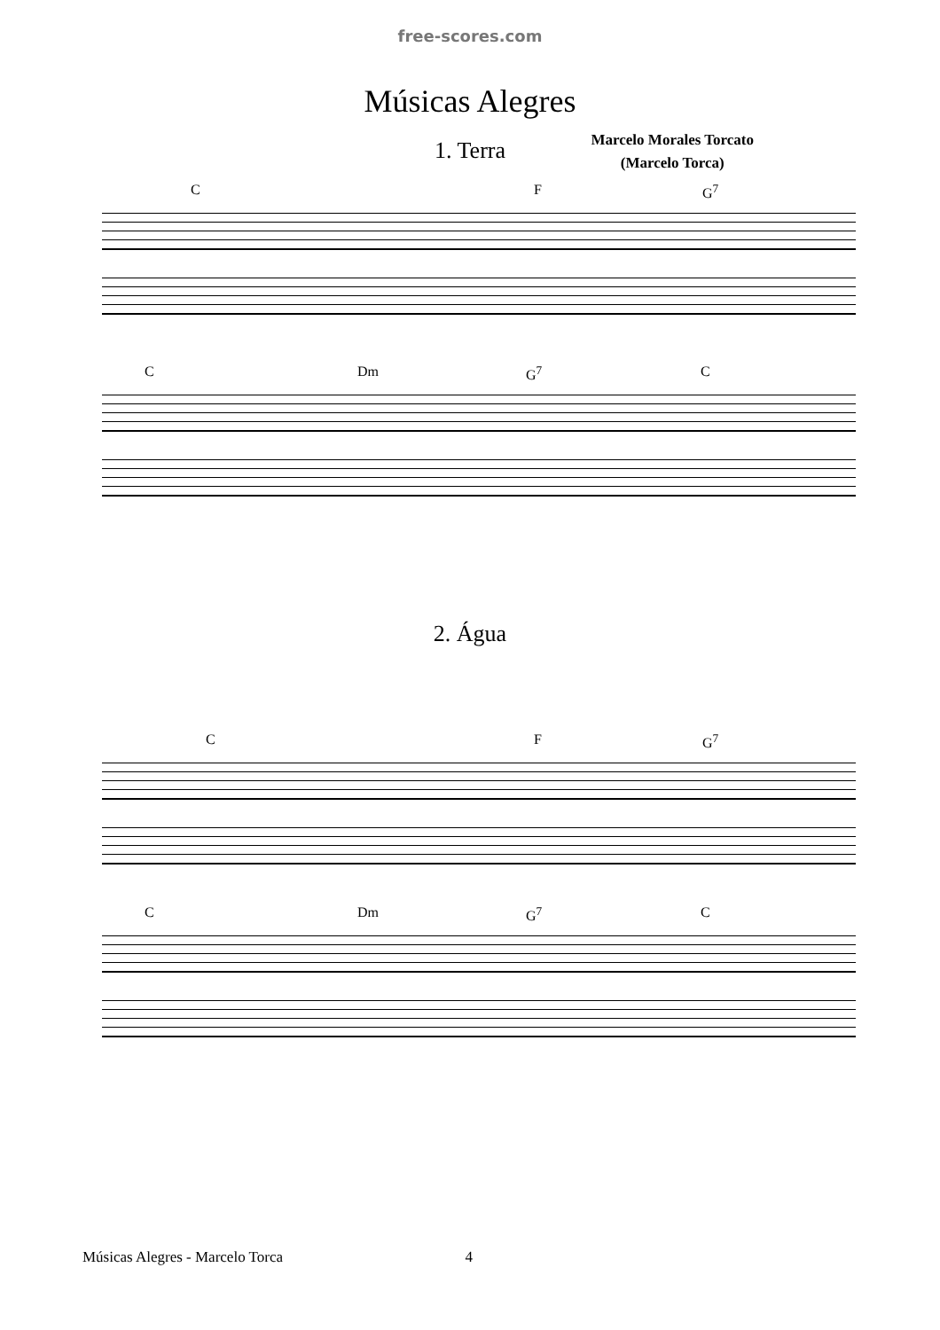free-scores.com
Músicas Alegres
1. Terra
Marcelo Morales Torcato
(Marcelo Torca)
C F G<sup>7</sup>
C Dm G<sup>7</sup> C
2. Água
C F G<sup>7</sup>
C Dm G<sup>7</sup> C
Músicas Alegres - Marcelo Torca 4